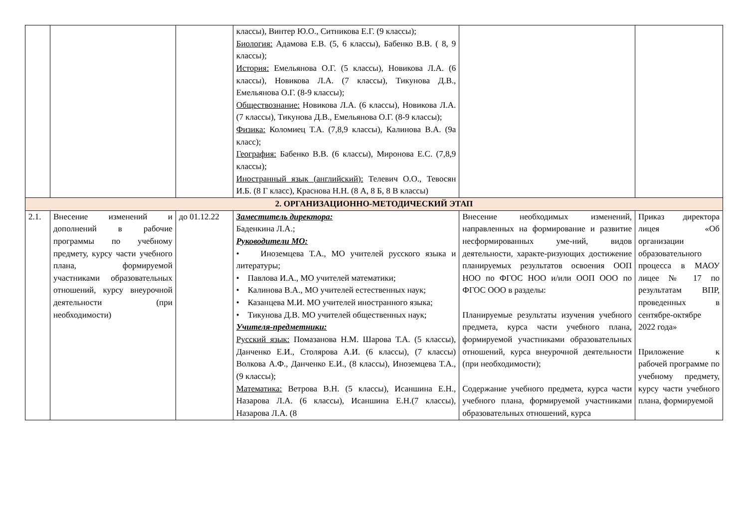| | | | классы), Винтер Ю.О., Ситникова Е.Г. (9 классы); Биология: Адамова Е.В. (5, 6 классы), Бабенко В.В. ( 8, 9 классы); История: Емельянова О.Г. (5 классы), Новикова Л.А. (6 классы), Новикова Л.А. (7 классы), Тикунова Д.В., Емельянова О.Г. (8-9 классы); Обществознание: Новикова Л.А. (6 классы), Новикова Л.А. (7 классы), Тикунова Д.В., Емельянова О.Г. (8-9 классы); Физика: Коломиец Т.А. (7,8,9 классы), Калинова В.А. (9а класс); География: Бабенко В.В. (6 классы), Миронова Е.С. (7,8,9 классы); Иностранный язык (английский): Телевич О.О., Тевосян И.Б. (8 Г класс), Краснова Н.Н. (8 А, 8 Б, 8 В классы) | | |
| 2. ОРГАНИЗАЦИОННО-МЕТОДИЧЕСКИЙ ЭТАП | | | | | |
| 2.1. | Внесение изменений и дополнений в рабочие программы по учебному предмету, курсу части учебного плана, формируемой участниками образовательных отношений, курсу внеурочной деятельности (при необходимости) | до 01.12.22 | Заместитель директора: Баденкина Л.А.; Руководители МО: • Иноземцева Т.А., МО учителей русского языка и литературы; • Павлова И.А., МО учителей математики; • Калинова В.А., МО учителей естественных наук; • Казанцева М.И. МО учителей иностранного языка; • Тикунова Д.В. МО учителей общественных наук; Учителя-предметники: Русский язык: Помазанова Н.М. Шарова Т.А. (5 классы), Данченко Е.И., Столярова А.И. (6 классы), (7 классы) Волкова А.Ф., Данченко Е.И., (8 классы), Иноземцева Т.А., (9 классы); Математика: Ветрова В.Н. (5 классы), Исаншина Е.Н., Назарова Л.А. (6 классы), Исаншина Е.Н.(7 классы), Назарова Л.А. (8 | Внесение необходимых изменений, направленных на формирование и развитие несформированных уме-ний, видов деятельности, характе-ризующих достижение планируемых результатов освоения ООП НОО по ФГОС НОО и/или ООП ООО по ФГОС ООО в разделы: Планируемые результаты изучения учебного предмета, курса части учебного плана, формируемой участниками образовательных отношений, курса внеурочной деятельности (при необходимости); Содержание учебного предмета, курса части учебного плана, формируемой участниками образовательных отношений, курса | Приказ директора лицея «Об организации образовательного процесса в МАОУ лицее № 17 по результатам ВПР, проведенных в сентябре-октябре 2022 года» Приложение к рабочей программе по учебному предмету, курсу части учебного плана, формируемой |